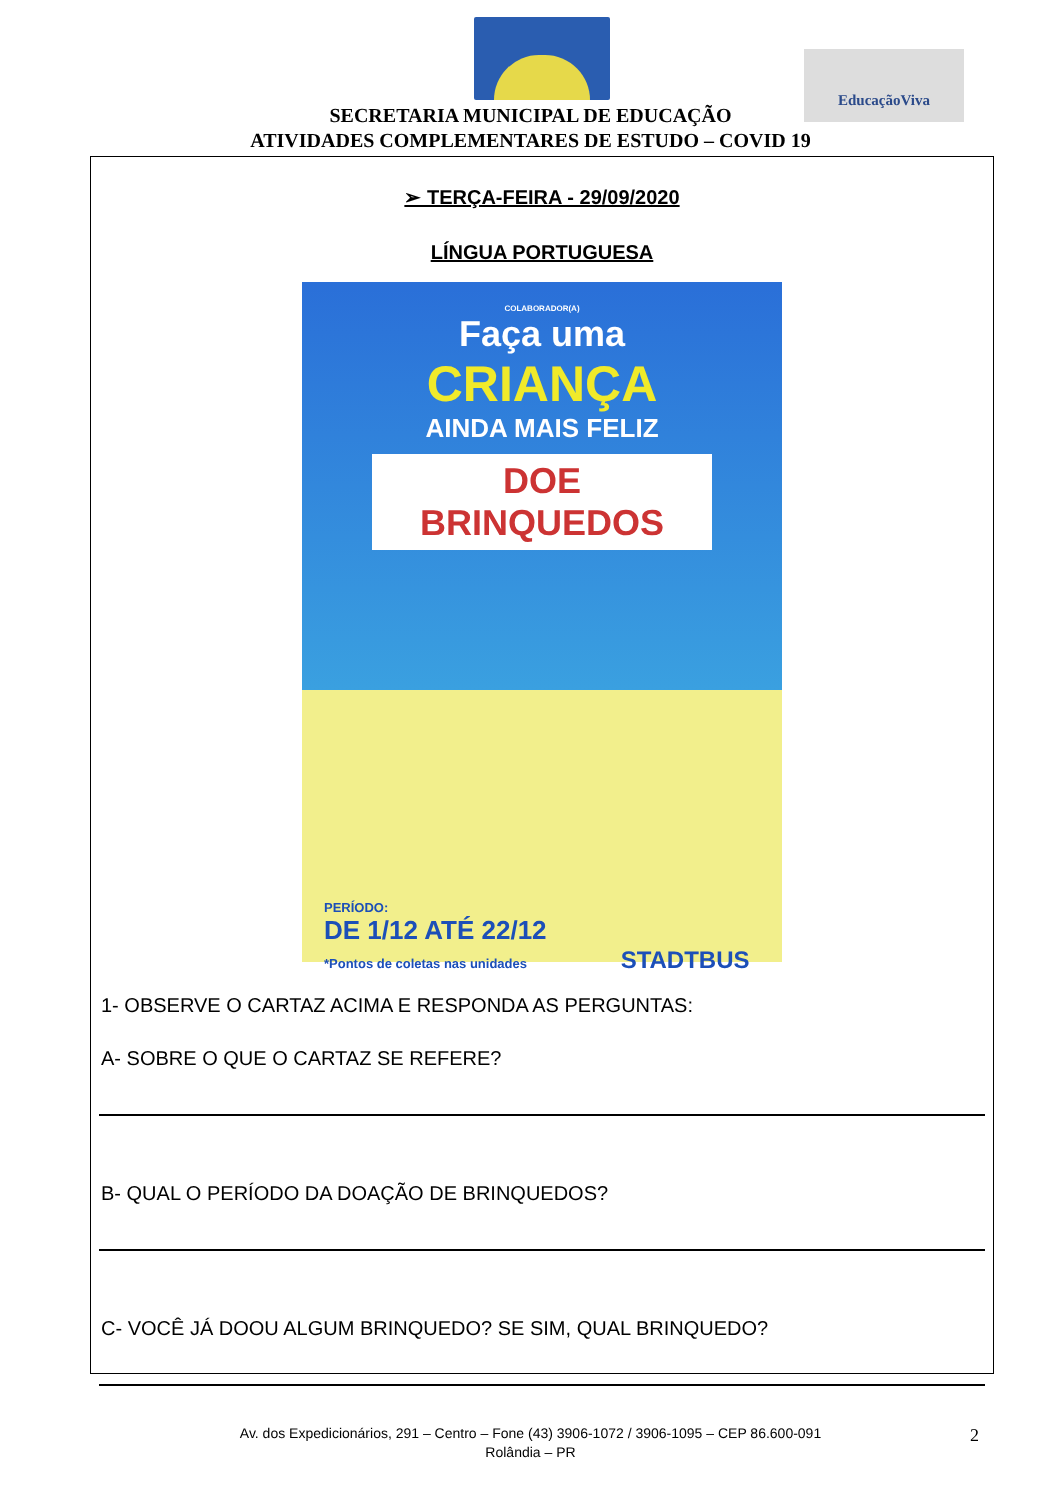EducaçãoViva
SECRETARIA MUNICIPAL DE EDUCAÇÃO
ATIVIDADES COMPLEMENTARES DE ESTUDO – COVID 19
➢ TERÇA-FEIRA - 29/09/2020
LÍNGUA PORTUGUESA
COLABORADOR(A)
Faça uma
CRIANÇA
AINDA MAIS FELIZ
DOE BRINQUEDOS
PERÍODO:
DE 1/12 ATÉ 22/12
*Pontos de coletas nas unidades STADTBUS
1- OBSERVE O CARTAZ ACIMA E RESPONDA AS PERGUNTAS:
A- SOBRE O QUE O CARTAZ SE REFERE?
B- QUAL O PERÍODO DA DOAÇÃO DE BRINQUEDOS?
C- VOCÊ JÁ DOOU ALGUM BRINQUEDO? SE SIM, QUAL BRINQUEDO?
Av. dos Expedicionários, 291 – Centro – Fone (43) 3906-1072 / 3906-1095 – CEP 86.600-091
Rolândia – PR
2